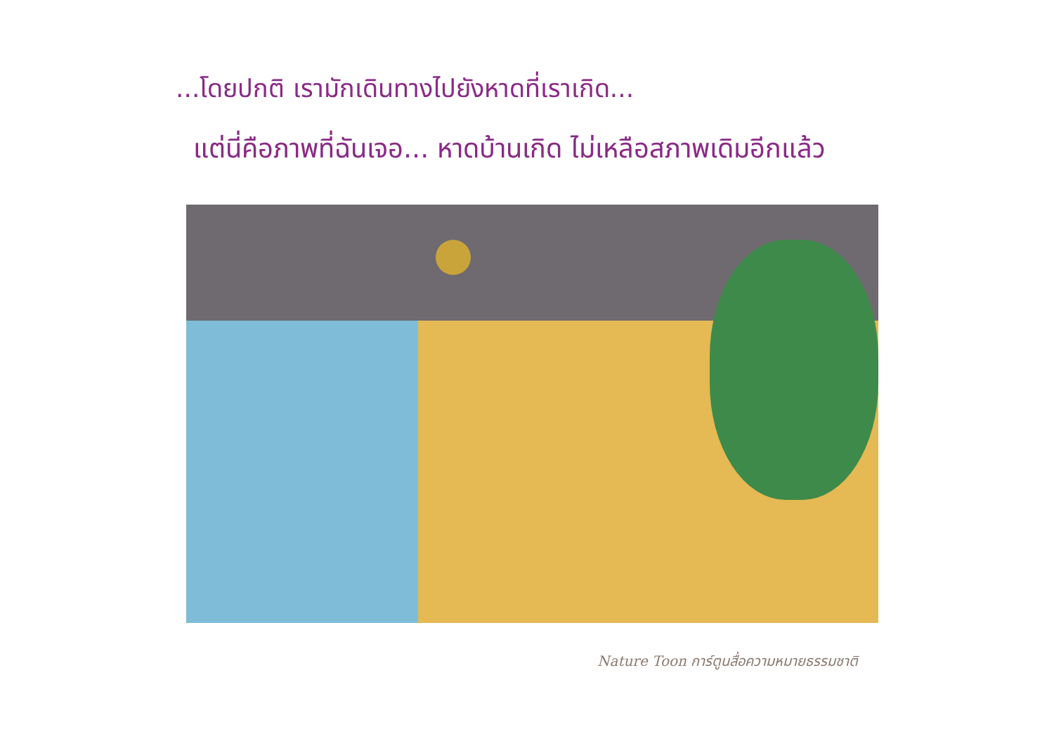...โดยปกติ เรามักเดินทางไปยังหาดที่เราเกิด...
แต่นี่คือภาพที่ฉันเจอ... หาดบ้านเกิด ไม่เหลือสภาพเดิมอีกแล้ว
Nature Toon การ์ตูนสื่อความหมายธรรมชาติ